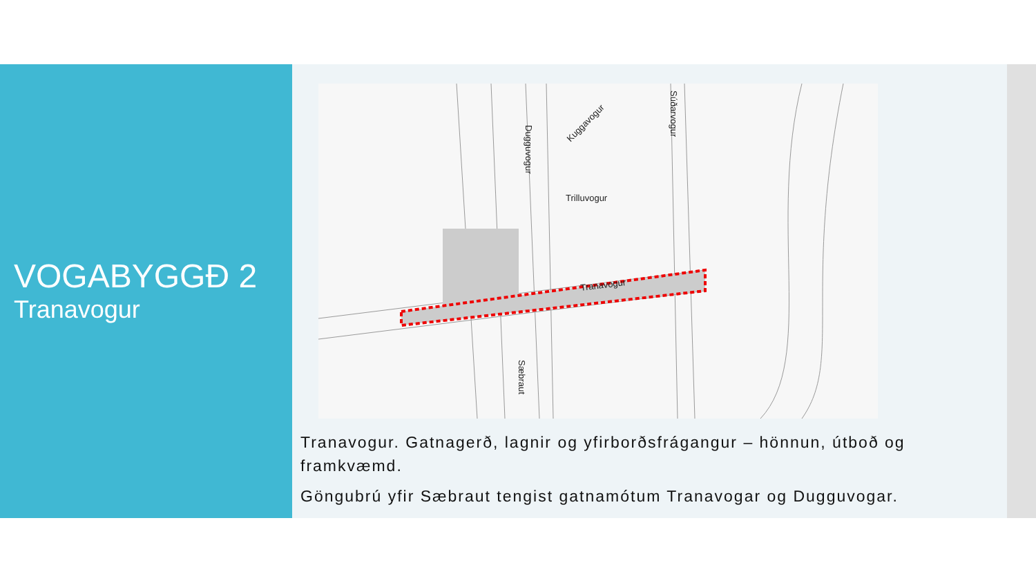VOGABYGGÐ 2
Tranavogur
Dugguvogur
Kuggavogur
Súðarvogur
Trilluvogur
Tranavogur
Sæbraut
Tranavogur. Gatnagerð, lagnir og yfirborðsfrágangur – hönnun, útboð og framkvæmd.
Göngubrú yfir Sæbraut tengist gatnamótum Tranavogar og Dugguvogar.